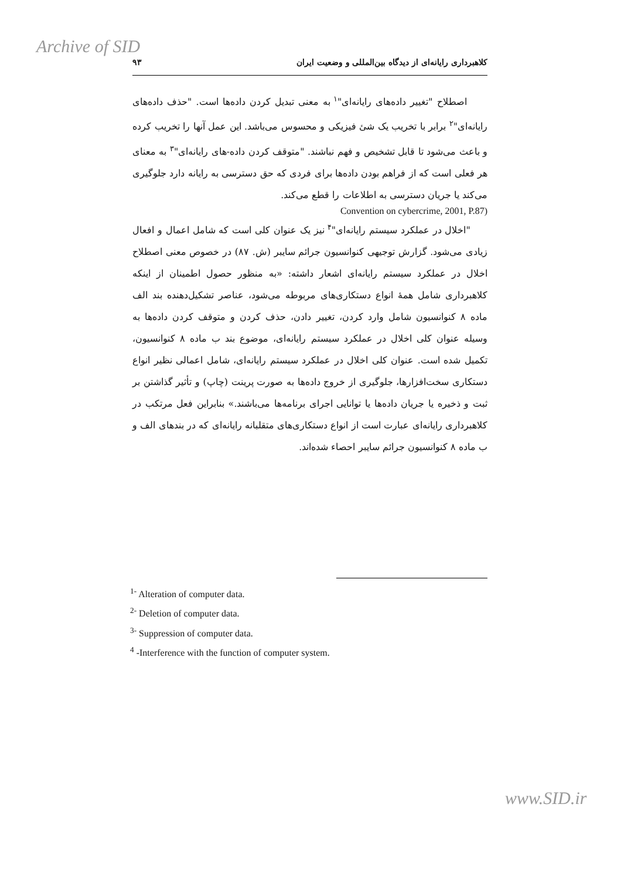Archive of SID
کلاهبرداری رایانه‌ای از دیدگاه بین‌المللی و وضعیت ایران ۹۳
اصطلاح "تغییر داده‌های رایانه‌ای"<sup>۱</sup> به معنی تبدیل کردن داده‌ها است. "حذف داده‌های رایانه‌ای"<sup>۲</sup> برابر با تخریب یک شئ فیزیکی و محسوس می‌باشد. این عمل آنها را تخریب کرده و باعث می‌شود تا قابل تشخیص و فهم نباشند. "متوقف کردن داده-های رایانه‌ای"<sup>۳</sup> به معنای هر فعلی است که از فراهم بودن داده‌ها برای فردی که حق دسترسی به رایانه دارد جلوگیری می‌کند یا جریان دسترسی به اطلاعات را قطع می‌کند.
Convention on cybercrime, 2001, P.87)
"اخلال در عملکرد سیستم رایانه‌ای"<sup>۴</sup> نیز یک عنوان کلی است که شامل اعمال و افعال زیادی می‌شود. گزارش توجیهی کنوانسیون جرائم سایبر (ش. ۸۷) در خصوص معنی اصطلاح اخلال در عملکرد سیستم رایانه‌ای اشعار داشته: «به منظور حصول اطمینان از اینکه کلاهبرداری شامل همهٔ انواع دستکاری‌های مربوطه می‌شود، عناصر تشکیل‌دهنده بند الف ماده ۸ کنوانسیون شامل وارد کردن، تغییر دادن، حذف کردن و متوقف کردن داده‌ها به وسیله عنوان کلی اخلال در عملکرد سیستم رایانه‌ای، موضوع بند ب ماده ۸ کنوانسیون، تکمیل شده است. عنوان کلی اخلال در عملکرد سیستم رایانه‌ای، شامل اعمالی نظیر انواع دستکاری سخت‌افزارها، جلوگیری از خروج داده‌ها به صورت پرینت (چاپ) و تأثیر گذاشتن بر ثبت و ذخیره یا جریان داده‌ها یا توانایی اجرای برنامه‌ها می‌باشند.» بنابراین فعل مرتکب در کلاهبرداری رایانه‌ای عبارت است از انواع دستکاری‌های متقلبانه رایانه‌ای که در بندهای الف و ب ماده ۸ کنوانسیون جرائم سایبر احصاء شده‌اند.
<sup>1-</sup> Alteration of computer data.
<sup>2-</sup> Deletion of computer data.
<sup>3-</sup> Suppression of computer data.
<sup>4</sup> -Interference with the function of computer system.
www.SID.ir